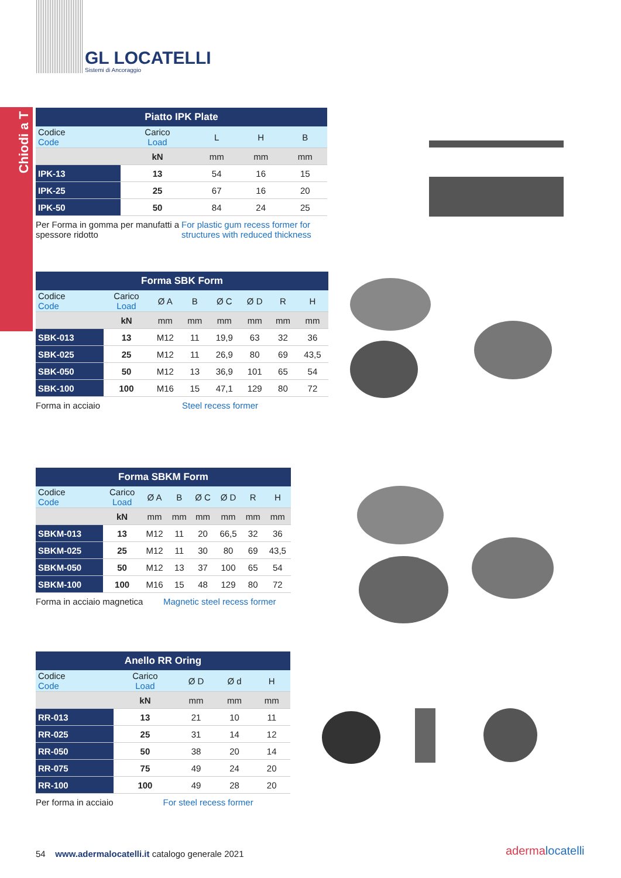GL LOCATELLI
Sistemi di Ancoraggio
Chiodi a T
| Piatto IPK Plate | | | | |
| --- | --- | --- | --- | --- |
| Codice Code | Carico Load | L | H | B |
| | kN | mm | mm | mm |
| IPK-13 | 13 | 54 | 16 | 15 |
| IPK-25 | 25 | 67 | 16 | 20 |
| IPK-50 | 50 | 84 | 24 | 25 |
Per Forma in gomma per manufatti a spessore ridotto
For plastic gum recess former for structures with reduced thickness
| Forma SBK Form | | | | | | | |
| --- | --- | --- | --- | --- | --- | --- | --- |
| Codice Code | Carico Load | Ø A | B | Ø C | Ø D | R | H |
| | kN | mm | mm | mm | mm | mm | mm |
| SBK-013 | 13 | M12 | 11 | 19,9 | 63 | 32 | 36 |
| SBK-025 | 25 | M12 | 11 | 26,9 | 80 | 69 | 43,5 |
| SBK-050 | 50 | M12 | 13 | 36,9 | 101 | 65 | 54 |
| SBK-100 | 100 | M16 | 15 | 47,1 | 129 | 80 | 72 |
Forma in acciaio Steel recess former
| Forma SBKM Form | | | | | | | |
| --- | --- | --- | --- | --- | --- | --- | --- |
| Codice Code | Carico Load | Ø A | B | Ø C | Ø D | R | H |
| | kN | mm | mm | mm | mm | mm | mm |
| SBKM-013 | 13 | M12 | 11 | 20 | 66,5 | 32 | 36 |
| SBKM-025 | 25 | M12 | 11 | 30 | 80 | 69 | 43,5 |
| SBKM-050 | 50 | M12 | 13 | 37 | 100 | 65 | 54 |
| SBKM-100 | 100 | M16 | 15 | 48 | 129 | 80 | 72 |
Forma in acciaio magnetica Magnetic steel recess former
| Anello RR Oring | | | | |
| --- | --- | --- | --- | --- |
| Codice Code | Carico Load | Ø D | Ø d | H |
| | kN | mm | mm | mm |
| RR-013 | 13 | 21 | 10 | 11 |
| RR-025 | 25 | 31 | 14 | 12 |
| RR-050 | 50 | 38 | 20 | 14 |
| RR-075 | 75 | 49 | 24 | 20 |
| RR-100 | 100 | 49 | 28 | 20 |
Per forma in acciaio For steel recess former
54 www.adermalocatelli.it catalogo generale 2021
adermalocatelli